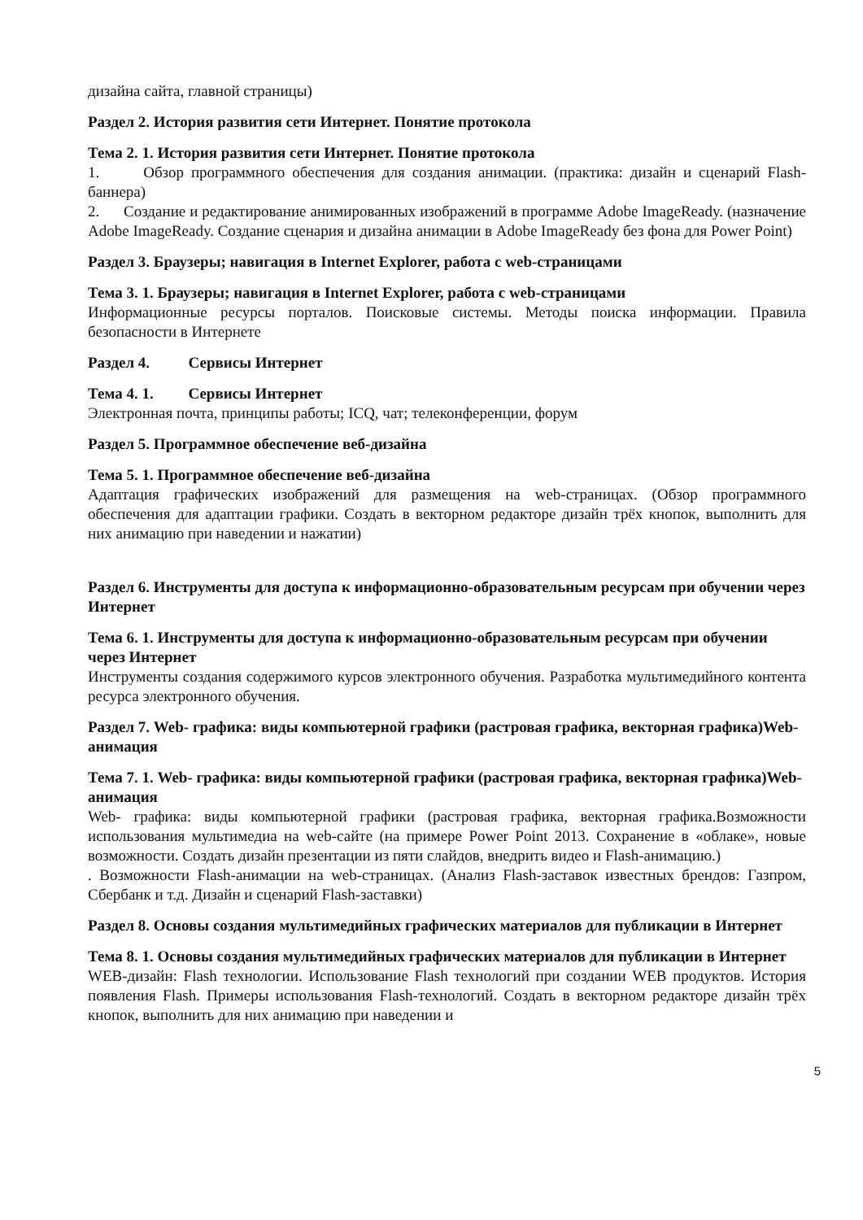дизайна сайта, главной страницы)
Раздел 2. История развития сети Интернет. Понятие протокола
Тема 2. 1. История развития сети Интернет. Понятие протокола
1. Обзор программного обеспечения для создания анимации. (практика: дизайн и сценарий Flash-баннера)
2. Создание и редактирование анимированных изображений в программе Adobe ImageReady. (назначение Adobe ImageReady. Создание сценария и дизайна анимации в Adobe ImageReady без фона для Power Point)
Раздел 3. Браузеры; навигация в Internet Explorer, работа с web-страницами
Тема 3. 1. Браузеры; навигация в Internet Explorer, работа с web-страницами
Информационные ресурсы порталов. Поисковые системы. Методы поиска информации. Правила безопасности в Интернете
Раздел 4. Сервисы Интернет
Тема 4. 1. Сервисы Интернет
Электронная почта, принципы работы; ICQ, чат; телеконференции, форум
Раздел 5. Программное обеспечение веб-дизайна
Тема 5. 1. Программное обеспечение веб-дизайна
Адаптация графических изображений для размещения на web-страницах. (Обзор программного обеспечения для адаптации графики. Создать в векторном редакторе дизайн трёх кнопок, выполнить для них анимацию при наведении и нажатии)
Раздел 6. Инструменты для доступа к информационно-образовательным ресурсам при обучении через Интернет
Тема 6. 1. Инструменты для доступа к информационно-образовательным ресурсам при обучении через Интернет
Инструменты создания содержимого курсов электронного обучения. Разработка мультимедийного контента ресурса электронного обучения.
Раздел 7. Web- графика: виды компьютерной графики (растровая графика, векторная графика)Web-анимация
Тема 7. 1. Web- графика: виды компьютерной графики (растровая графика, векторная графика)Web-анимация
Web- графика: виды компьютерной графики (растровая графика, векторная графика.Возможности использования мультимедиа на web-сайте (на примере Power Point 2013. Сохранение в «облаке», новые возможности. Создать дизайн презентации из пяти слайдов, внедрить видео и Flash-анимацию.)
. Возможности Flash-анимации на web-страницах. (Анализ Flash-заставок известных брендов: Газпром, Сбербанк и т.д. Дизайн и сценарий Flash-заставки)
Раздел 8. Основы создания мультимедийных графических материалов для публикации в Интернет
Тема 8. 1. Основы создания мультимедийных графических материалов для публикации в Интернет
WEB-дизайн: Flash технологии. Использование Flash технологий при создании WEB продуктов. История появления Flash. Примеры использования Flash-технологий. Создать в векторном редакторе дизайн трёх кнопок, выполнить для них анимацию при наведении и
5